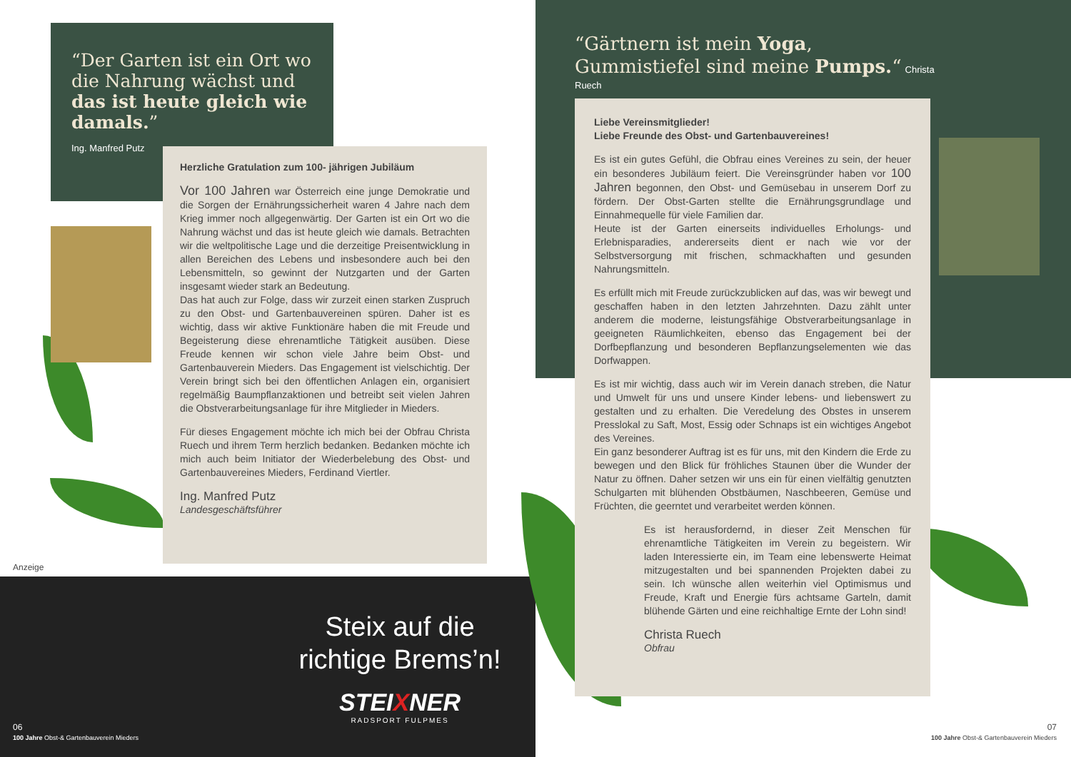“Der Garten ist ein Ort wo die Nahrung wächst und das ist heute gleich wie damals.”
Ing. Manfred Putz
Herzliche Gratulation zum 100- jährigen Jubiläum
Vor 100 Jahren war Österreich eine junge Demokratie und die Sorgen der Ernährungssicherheit waren 4 Jahre nach dem Krieg immer noch allgegenwärtig. Der Garten ist ein Ort wo die Nahrung wächst und das ist heute gleich wie damals. Betrachten wir die weltpolitische Lage und die derzeitige Preisentwicklung in allen Bereichen des Lebens und insbesondere auch bei den Lebensmitteln, so gewinnt der Nutzgarten und der Garten insgesamt wieder stark an Bedeutung.
Das hat auch zur Folge, dass wir zurzeit einen starken Zuspruch zu den Obst- und Gartenbauvereinen spüren. Daher ist es wichtig, dass wir aktive Funktionäre haben die mit Freude und Begeisterung diese ehrenamtliche Tätigkeit ausüben. Diese Freude kennen wir schon viele Jahre beim Obst- und Gartenbauverein Mieders. Das Engagement ist vielschichtig. Der Verein bringt sich bei den öffentlichen Anlagen ein, organisiert regelmäßig Baumpflanzaktionen und betreibt seit vielen Jahren die Obstverarbeitungsanlage für ihre Mitglieder in Mieders.
Für dieses Engagement möchte ich mich bei der Obfrau Christa Ruech und ihrem Term herzlich bedanken. Bedanken möchte ich mich auch beim Initiator der Wiederbelebung des Obst- und Gartenbauvereines Mieders, Ferdinand Viertler.
Ing. Manfred Putz
Landesgeschäftsführer
“Gärtnern ist mein Yoga,
Gummistiefel sind meine Pumps.“ Christa Ruech
Liebe Vereinsmitglieder!
Liebe Freunde des Obst- und Gartenbauvereines!
Es ist ein gutes Gefühl, die Obfrau eines Vereines zu sein, der heuer ein besonderes Jubiläum feiert. Die Vereinsgründer haben vor 100 Jahren begonnen, den Obst- und Gemüsebau in unserem Dorf zu fördern. Der Obst-Garten stellte die Ernährungsgrundlage und Einnahmequelle für viele Familien dar.
Heute ist der Garten einerseits individuelles Erholungs- und Erlebnisparadies, andererseits dient er nach wie vor der Selbstversorgung mit frischen, schmackhaften und gesunden Nahrungsmitteln.
Es erfüllt mich mit Freude zurückzublicken auf das, was wir bewegt und geschaffen haben in den letzten Jahrzehnten. Dazu zählt unter anderem die moderne, leistungsfähige Obstverarbeitungsanlage in geeigneten Räumlichkeiten, ebenso das Engagement bei der Dorfbepflanzung und besonderen Bepflanzungselementen wie das Dorfwappen.
Es ist mir wichtig, dass auch wir im Verein danach streben, die Natur und Umwelt für uns und unsere Kinder lebens- und liebenswert zu gestalten und zu erhalten. Die Veredelung des Obstes in unserem Presslokal zu Saft, Most, Essig oder Schnaps ist ein wichtiges Angebot des Vereines.
Ein ganz besonderer Auftrag ist es für uns, mit den Kindern die Erde zu bewegen und den Blick für fröhliches Staunen über die Wunder der Natur zu öffnen. Daher setzen wir uns ein für einen vielfältig genutzten Schulgarten mit blühenden Obstbäumen, Naschbeeren, Gemüse und Früchten, die geerntet und verarbeitet werden können.
Es ist herausfordernd, in dieser Zeit Menschen für ehrenamtliche Tätigkeiten im Verein zu begeistern. Wir laden Interessierte ein, im Team eine lebenswerte Heimat mitzugestalten und bei spannenden Projekten dabei zu sein. Ich wünsche allen weiterhin viel Optimismus und Freude, Kraft und Energie fürs achtsame Garteln, damit blühende Gärten und eine reichhaltige Ernte der Lohn sind!
Christa Ruech
Obfrau
Anzeige
Steix auf die richtige Brems’n!
STEIXNER
RADSPORT FULPMES
06
100 Jahre Obst-& Gartenbauverein Mieders
07
100 Jahre Obst-& Gartenbauverein Mieders